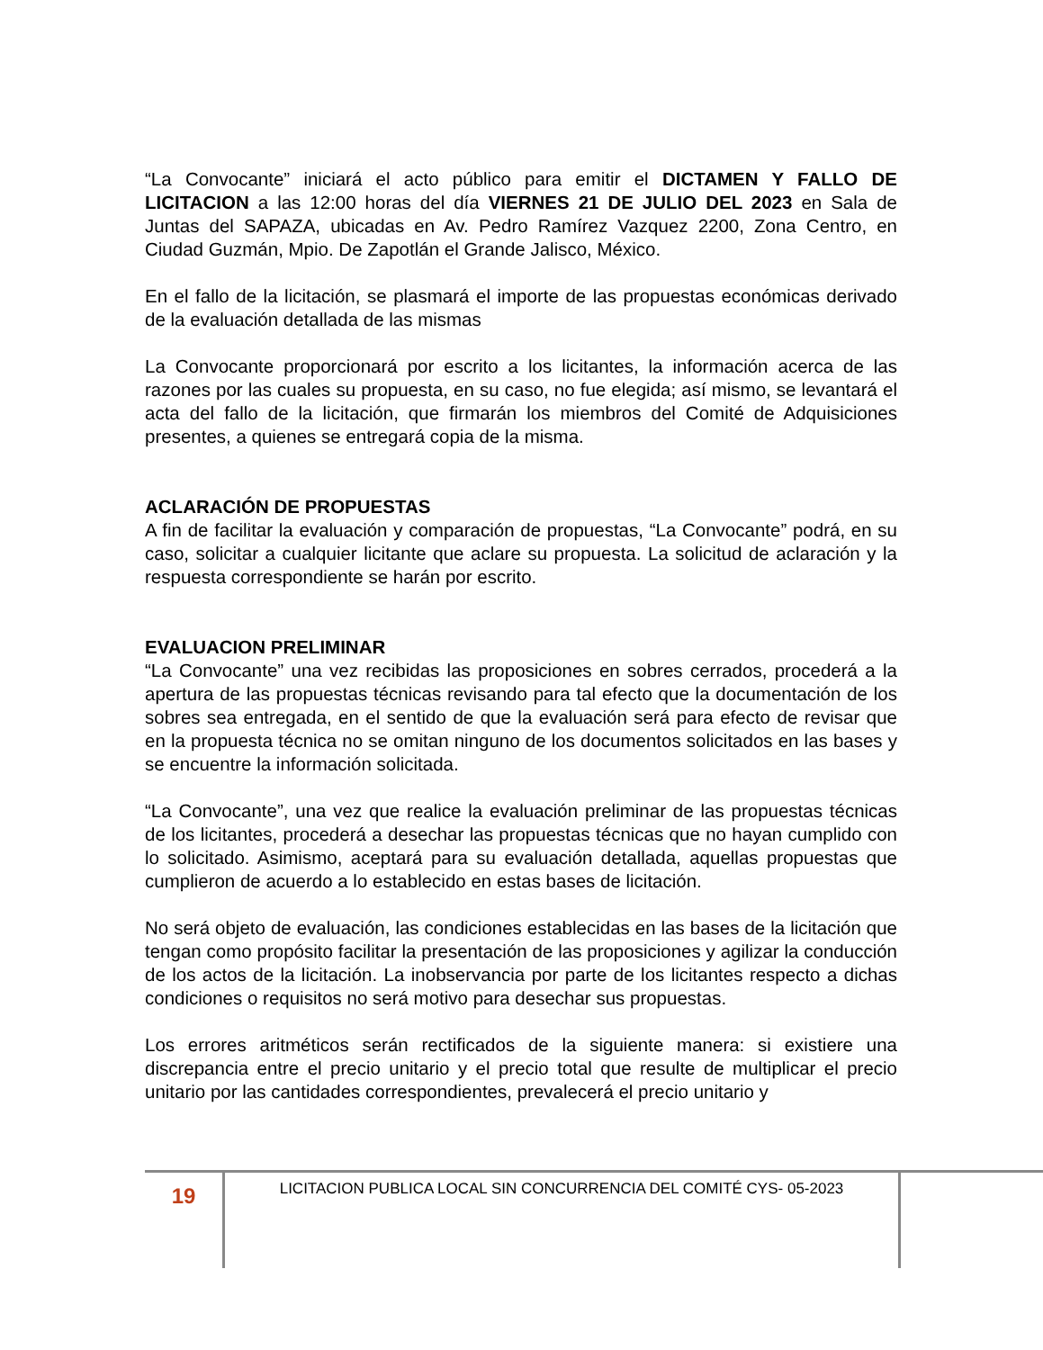“La Convocante” iniciará el acto público para emitir el DICTAMEN Y FALLO DE LICITACION a las 12:00 horas del día VIERNES 21 DE JULIO DEL 2023 en Sala de Juntas del SAPAZA, ubicadas en Av. Pedro Ramírez Vazquez 2200, Zona Centro, en Ciudad Guzmán, Mpio. De Zapotlán el Grande Jalisco, México.
En el fallo de la licitación, se plasmará el importe de las propuestas económicas derivado de la evaluación detallada de las mismas
La Convocante proporcionará por escrito a los licitantes, la información acerca de las razones por las cuales su propuesta, en su caso, no fue elegida; así mismo, se levantará el acta del fallo de la licitación, que firmarán los miembros del Comité de Adquisiciones presentes, a quienes se entregará copia de la misma.
ACLARACIÓN DE PROPUESTAS
A fin de facilitar la evaluación y comparación de propuestas, “La Convocante” podrá, en su caso, solicitar a cualquier licitante que aclare su propuesta. La solicitud de aclaración y la respuesta correspondiente se harán por escrito.
EVALUACION PRELIMINAR
“La Convocante” una vez recibidas las proposiciones en sobres cerrados, procederá a la apertura de las propuestas técnicas revisando para tal efecto que la documentación de los sobres sea entregada, en el sentido de que la evaluación será para efecto de revisar que en la propuesta técnica no se omitan ninguno de los documentos solicitados en las bases y se encuentre la información solicitada.
“La Convocante”, una vez que realice la evaluación preliminar de las propuestas técnicas de los licitantes, procederá a desechar las propuestas técnicas que no hayan cumplido con lo solicitado. Asimismo, aceptará para su evaluación detallada, aquellas propuestas que cumplieron de acuerdo a lo establecido en estas bases de licitación.
No será objeto de evaluación, las condiciones establecidas en las bases de la licitación que tengan como propósito facilitar la presentación de las proposiciones y agilizar la conducción de los actos de la licitación. La inobservancia por parte de los licitantes respecto a dichas condiciones o requisitos no será motivo para desechar sus propuestas.
Los errores aritméticos serán rectificados de la siguiente manera: si existiere una discrepancia entre el precio unitario y el precio total que resulte de multiplicar el precio unitario por las cantidades correspondientes, prevalecerá el precio unitario y
19
LICITACION PUBLICA LOCAL SIN CONCURRENCIA DEL COMITÉ CYS- 05-2023